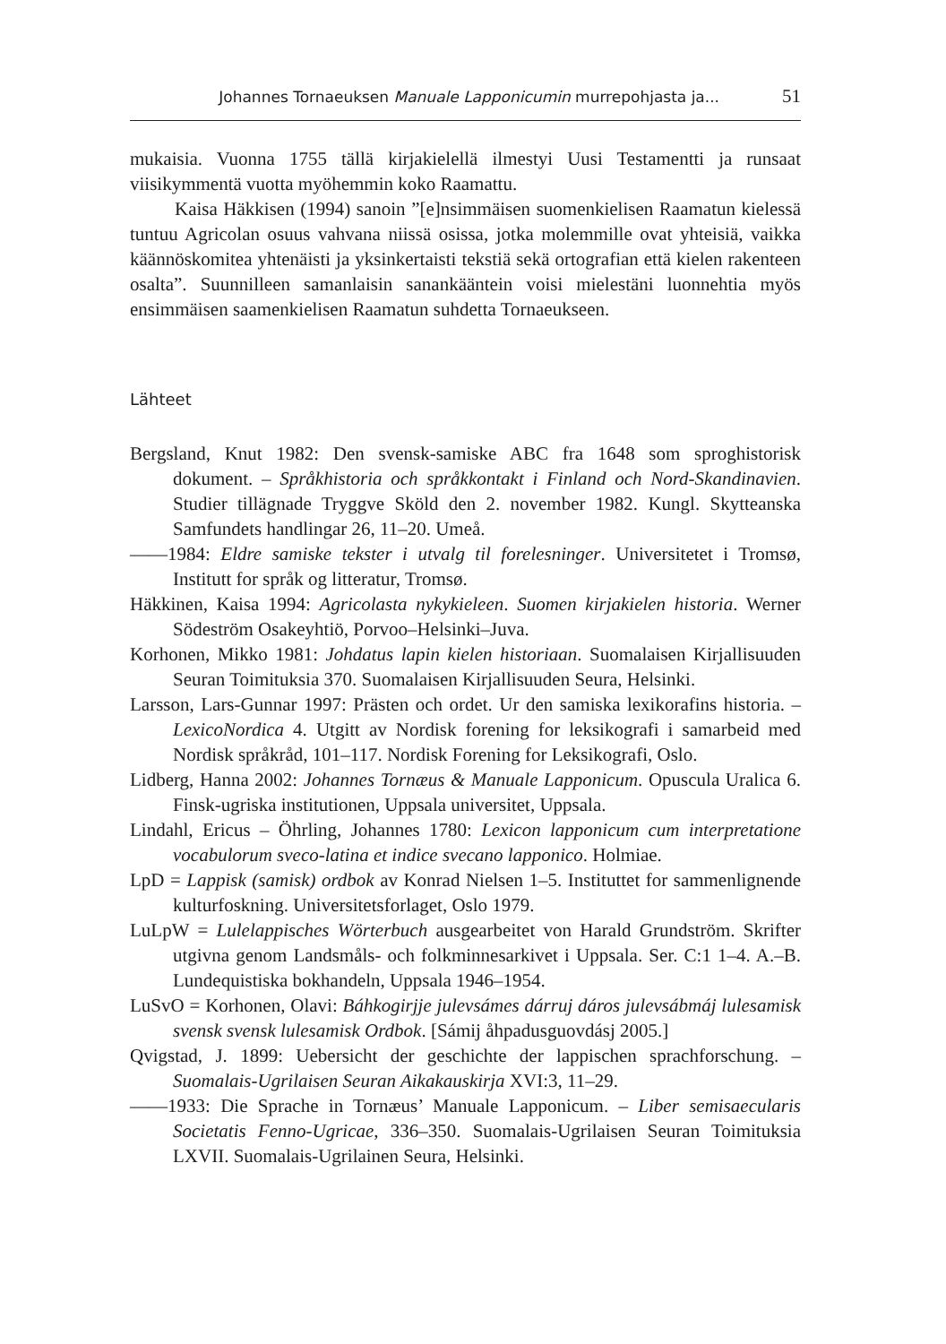Johannes Tornaeuksen Manuale Lapponicumin murrepohjasta ja... 51
mukaisia. Vuonna 1755 tällä kirjakielellä ilmestyi Uusi Testamentti ja runsaat viisikymmentä vuotta myöhemmin koko Raamattu.
Kaisa Häkkisen (1994) sanoin ”[e]nsimmäisen suomenkielisen Raamatun kielessä tuntuu Agricolan osuus vahvana niissä osissa, jotka molemmille ovat yhteisiä, vaikka käännöskomitea yhtenäisti ja yksinkertaisti tekstiä sekä ortografian että kielen rakenteen osalta”. Suunnilleen samanlaisin sanankääntein voisi mielestäni luonnehtia myös ensimmäisen saamenkielisen Raamatun suhdetta Tornaeukseen.
Lähteet
Bergsland, Knut 1982: Den svensk-samiske ABC fra 1648 som sproghistorisk dokument. – Språkhistoria och språkkontakt i Finland och Nord-Skandinavien. Studier tillägnade Tryggve Sköld den 2. november 1982. Kungl. Skytteanska Samfundets handlingar 26, 11–20. Umeå.
——1984: Eldre samiske tekster i utvalg til forelesninger. Universitetet i Tromsø, Institutt for språk og litteratur, Tromsø.
Häkkinen, Kaisa 1994: Agricolasta nykykieleen. Suomen kirjakielen historia. Werner Södeström Osakeyhtiö, Porvoo–Helsinki–Juva.
Korhonen, Mikko 1981: Johdatus lapin kielen historiaan. Suomalaisen Kirjallisuuden Seuran Toimituksia 370. Suomalaisen Kirjallisuuden Seura, Helsinki.
Larsson, Lars-Gunnar 1997: Prästen och ordet. Ur den samiska lexikorafins historia. – LexicoNordica 4. Utgitt av Nordisk forening for leksikografi i samarbeid med Nordisk språkråd, 101–117. Nordisk Forening for Leksikografi, Oslo.
Lidberg, Hanna 2002: Johannes Tornæus & Manuale Lapponicum. Opuscula Uralica 6. Finsk-ugriska institutionen, Uppsala universitet, Uppsala.
Lindahl, Ericus – Öhrling, Johannes 1780: Lexicon lapponicum cum interpretatione vocabulorum sveco-latina et indice svecano lapponico. Holmiae.
LpD = Lappisk (samisk) ordbok av Konrad Nielsen 1–5. Instituttet for sammenlignende kulturfoskning. Universitetsforlaget, Oslo 1979.
LuLpW = Lulelappisches Wörterbuch ausgearbeitet von Harald Grundström. Skrifter utgivna genom Landsmåls- och folkminnesarkivet i Uppsala. Ser. C:1 1–4. A.–B. Lundequistiska bokhandeln, Uppsala 1946–1954.
LuSvO = Korhonen, Olavi: Báhkogirjje julevsámes dárruj dáros julevsábmáj lulesamisk svensk svensk lulesamisk Ordbok. [Sámij åhpadusguovdásj 2005.]
Qvigstad, J. 1899: Uebersicht der geschichte der lappischen sprachforschung. – Suomalais-Ugrilaisen Seuran Aikakauskirja XVI:3, 11–29.
——1933: Die Sprache in Tornæus’ Manuale Lapponicum. – Liber semisaecularis Societatis Fenno-Ugricae, 336–350. Suomalais-Ugrilaisen Seuran Toimituksia LXVII. Suomalais-Ugrilainen Seura, Helsinki.